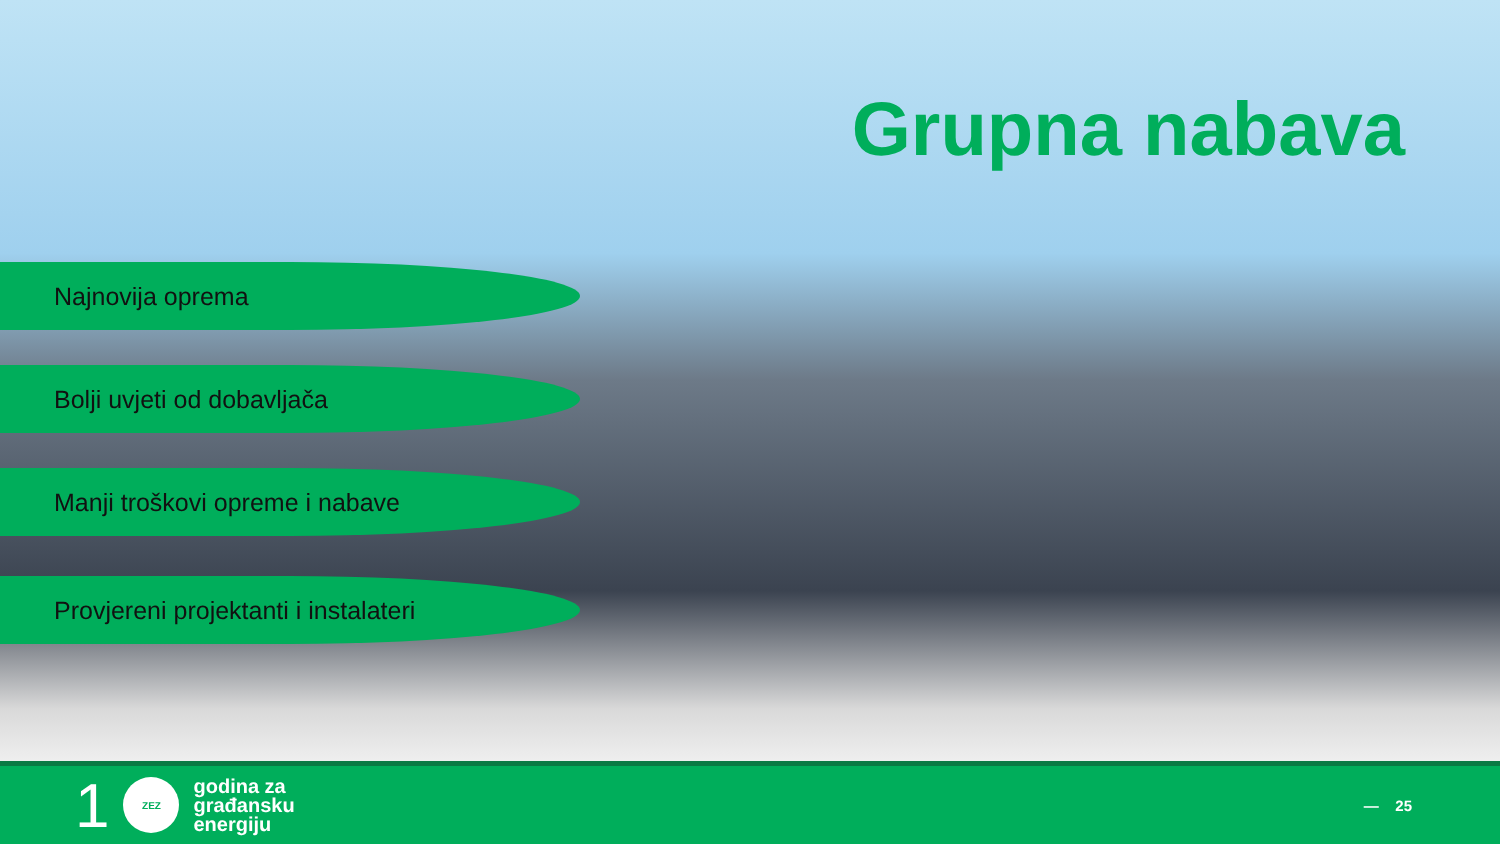Grupna nabava
Najnovija oprema
Bolji uvjeti od dobavljača
Manji troškovi opreme i nabave
Provjereni projektanti i instalateri
1
ZEZ
godina za
građansku
energiju
— 25